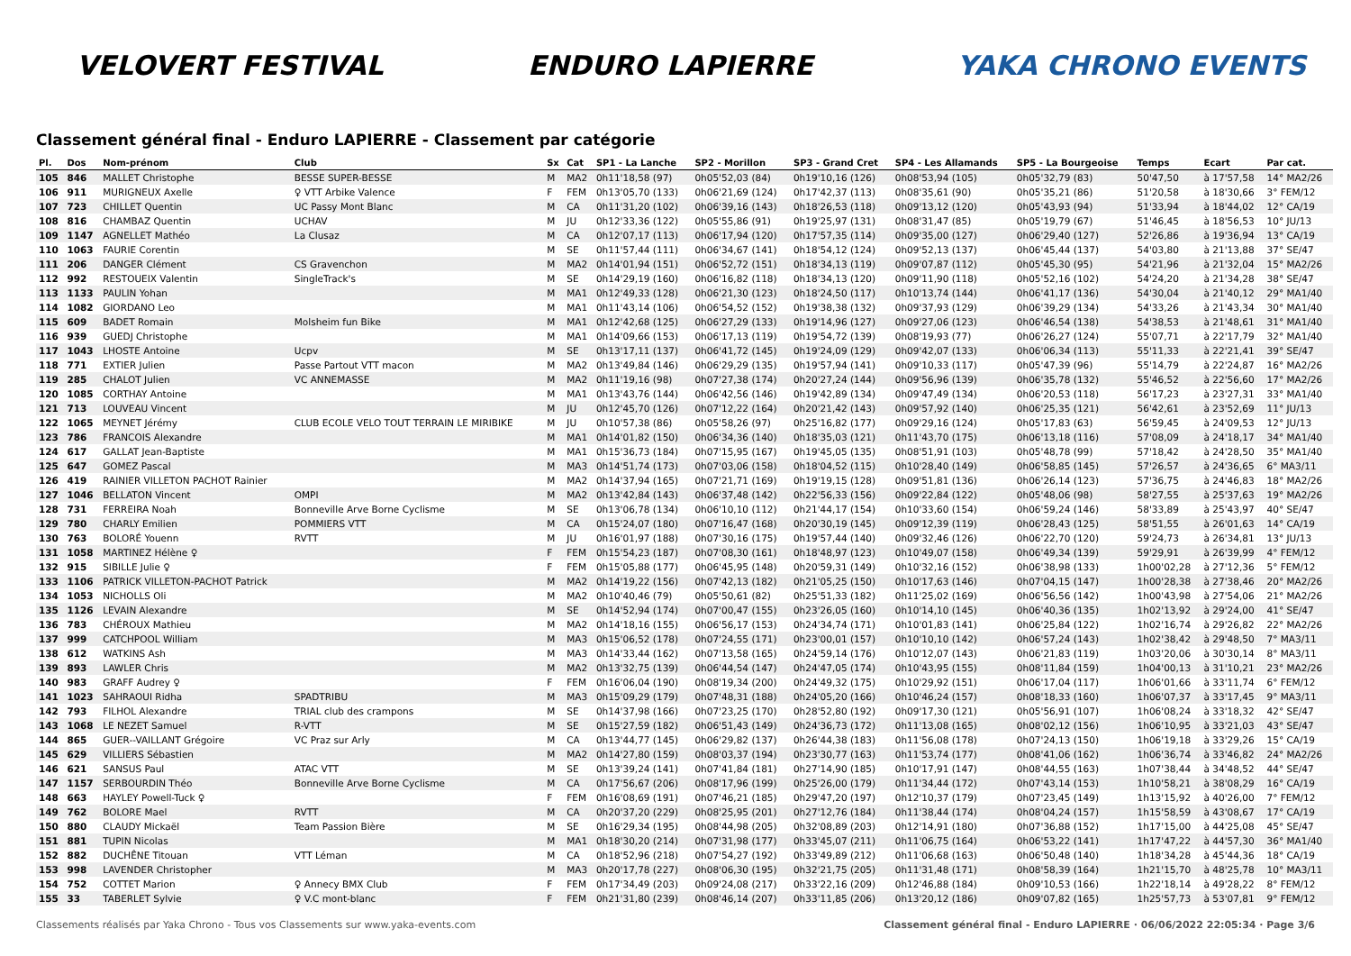VELOVERT FESTIVAL ENDURO LAPIERRE YAKA CHRONO EVENTS
Classement général final - Enduro LAPIERRE - Classement par catégorie
| Pl. | Dos | Nom-prénom | Club | Sx | Cat | SP1 - La Lanche | SP2 - Morillon | SP3 - Grand Cret | SP4 - Les Allamands | SP5 - La Bourgeoise | Temps | Ecart | Par cat. |
| --- | --- | --- | --- | --- | --- | --- | --- | --- | --- | --- | --- | --- | --- |
| 105 | 846 | MALLET Christophe | BESSE SUPER-BESSE | M | MA2 | 0h11'18,58 (97) | 0h05'52,03 (84) | 0h19'10,16 (126) | 0h08'53,94 (105) | 0h05'32,79 (83) | 50'47,50 | à 17'57,58 | 14° MA2/26 |
| 106 | 911 | MURIGNEUX Axelle | ♀ VTT Arbike Valence | F | FEM | 0h13'05,70 (133) | 0h06'21,69 (124) | 0h17'42,37 (113) | 0h08'35,61 (90) | 0h05'35,21 (86) | 51'20,58 | à 18'30,66 | 3° FEM/12 |
| 107 | 723 | CHILLET Quentin | UC Passy Mont Blanc | M | CA | 0h11'31,20 (102) | 0h06'39,16 (143) | 0h18'26,53 (118) | 0h09'13,12 (120) | 0h05'43,93 (94) | 51'33,94 | à 18'44,02 | 12° CA/19 |
| 108 | 816 | CHAMBAZ Quentin | UCHAV | M | JU | 0h12'33,36 (122) | 0h05'55,86 (91) | 0h19'25,97 (131) | 0h08'31,47 (85) | 0h05'19,79 (67) | 51'46,45 | à 18'56,53 | 10° JU/13 |
| 109 | 1147 | AGNELLET Mathéo | La Clusaz | M | CA | 0h12'07,17 (113) | 0h06'17,94 (120) | 0h17'57,35 (114) | 0h09'35,00 (127) | 0h06'29,40 (127) | 52'26,86 | à 19'36,94 | 13° CA/19 |
| 110 | 1063 | FAURIE Corentin | | M | SE | 0h11'57,44 (111) | 0h06'34,67 (141) | 0h18'54,12 (124) | 0h09'52,13 (137) | 0h06'45,44 (137) | 54'03,80 | à 21'13,88 | 37° SE/47 |
| 111 | 206 | DANGER Clément | CS Gravenchon | M | MA2 | 0h14'01,94 (151) | 0h06'52,72 (151) | 0h18'34,13 (119) | 0h09'07,87 (112) | 0h05'45,30 (95) | 54'21,96 | à 21'32,04 | 15° MA2/26 |
| 112 | 992 | RESTOUEIX Valentin | SingleTrack's | M | SE | 0h14'29,19 (160) | 0h06'16,82 (118) | 0h18'34,13 (120) | 0h09'11,90 (118) | 0h05'52,16 (102) | 54'24,20 | à 21'34,28 | 38° SE/47 |
| 113 | 1133 | PAULIN Yohan | | M | MA1 | 0h12'49,33 (128) | 0h06'21,30 (123) | 0h18'24,50 (117) | 0h10'13,74 (144) | 0h06'41,17 (136) | 54'30,04 | à 21'40,12 | 29° MA1/40 |
| 114 | 1082 | GIORDANO Leo | | M | MA1 | 0h11'43,14 (106) | 0h06'54,52 (152) | 0h19'38,38 (132) | 0h09'37,93 (129) | 0h06'39,29 (134) | 54'33,26 | à 21'43,34 | 30° MA1/40 |
| 115 | 609 | BADET Romain | Molsheim fun Bike | M | MA1 | 0h12'42,68 (125) | 0h06'27,29 (133) | 0h19'14,96 (127) | 0h09'27,06 (123) | 0h06'46,54 (138) | 54'38,53 | à 21'48,61 | 31° MA1/40 |
| 116 | 939 | GUEDJ Christophe | | M | MA1 | 0h14'09,66 (153) | 0h06'17,13 (119) | 0h19'54,72 (139) | 0h08'19,93 (77) | 0h06'26,27 (124) | 55'07,71 | à 22'17,79 | 32° MA1/40 |
| 117 | 1043 | LHOSTE Antoine | Ucpv | M | SE | 0h13'17,11 (137) | 0h06'41,72 (145) | 0h19'24,09 (129) | 0h09'42,07 (133) | 0h06'06,34 (113) | 55'11,33 | à 22'21,41 | 39° SE/47 |
| 118 | 771 | EXTIER Julien | Passe Partout VTT macon | M | MA2 | 0h13'49,84 (146) | 0h06'29,29 (135) | 0h19'57,94 (141) | 0h09'10,33 (117) | 0h05'47,39 (96) | 55'14,79 | à 22'24,87 | 16° MA2/26 |
| 119 | 285 | CHALOT Julien | VC ANNEMASSE | M | MA2 | 0h11'19,16 (98) | 0h07'27,38 (174) | 0h20'27,24 (144) | 0h09'56,96 (139) | 0h06'35,78 (132) | 55'46,52 | à 22'56,60 | 17° MA2/26 |
| 120 | 1085 | CORTHAY Antoine | | M | MA1 | 0h13'43,76 (144) | 0h06'42,56 (146) | 0h19'42,89 (134) | 0h09'47,49 (134) | 0h06'20,53 (118) | 56'17,23 | à 23'27,31 | 33° MA1/40 |
| 121 | 713 | LOUVEAU Vincent | | M | JU | 0h12'45,70 (126) | 0h07'12,22 (164) | 0h20'21,42 (143) | 0h09'57,92 (140) | 0h06'25,35 (121) | 56'42,61 | à 23'52,69 | 11° JU/13 |
| 122 | 1065 | MEYNET Jérémy | CLUB ECOLE VELO TOUT TERRAIN LE MIRIBIKE | M | JU | 0h10'57,38 (86) | 0h05'58,26 (97) | 0h25'16,82 (177) | 0h09'29,16 (124) | 0h05'17,83 (63) | 56'59,45 | à 24'09,53 | 12° JU/13 |
| 123 | 786 | FRANCOIS Alexandre | | M | MA1 | 0h14'01,82 (150) | 0h06'34,36 (140) | 0h18'35,03 (121) | 0h11'43,70 (175) | 0h06'13,18 (116) | 57'08,09 | à 24'18,17 | 34° MA1/40 |
| 124 | 617 | GALLAT Jean-Baptiste | | M | MA1 | 0h15'36,73 (184) | 0h07'15,95 (167) | 0h19'45,05 (135) | 0h08'51,91 (103) | 0h05'48,78 (99) | 57'18,42 | à 24'28,50 | 35° MA1/40 |
| 125 | 647 | GOMEZ Pascal | | M | MA3 | 0h14'51,74 (173) | 0h07'03,06 (158) | 0h18'04,52 (115) | 0h10'28,40 (149) | 0h06'58,85 (145) | 57'26,57 | à 24'36,65 | 6° MA3/11 |
| 126 | 419 | RAINIER VILLETON PACHOT Rainier | | M | MA2 | 0h14'37,94 (165) | 0h07'21,71 (169) | 0h19'19,15 (128) | 0h09'51,81 (136) | 0h06'26,14 (123) | 57'36,75 | à 24'46,83 | 18° MA2/26 |
| 127 | 1046 | BELLATON Vincent | OMPI | M | MA2 | 0h13'42,84 (143) | 0h06'37,48 (142) | 0h22'56,33 (156) | 0h09'22,84 (122) | 0h05'48,06 (98) | 58'27,55 | à 25'37,63 | 19° MA2/26 |
| 128 | 731 | FERREIRA Noah | Bonneville Arve Borne Cyclisme | M | SE | 0h13'06,78 (134) | 0h06'10,10 (112) | 0h21'44,17 (154) | 0h10'33,60 (154) | 0h06'59,24 (146) | 58'33,89 | à 25'43,97 | 40° SE/47 |
| 129 | 780 | CHARLY Emilien | POMMIERS VTT | M | CA | 0h15'24,07 (180) | 0h07'16,47 (168) | 0h20'30,19 (145) | 0h09'12,39 (119) | 0h06'28,43 (125) | 58'51,55 | à 26'01,63 | 14° CA/19 |
| 130 | 763 | BOLORÉ Youenn | RVTT | M | JU | 0h16'01,97 (188) | 0h07'30,16 (175) | 0h19'57,44 (140) | 0h09'32,46 (126) | 0h06'22,70 (120) | 59'24,73 | à 26'34,81 | 13° JU/13 |
| 131 | 1058 | MARTINEZ Hélène ♀ | | F | FEM | 0h15'54,23 (187) | 0h07'08,30 (161) | 0h18'48,97 (123) | 0h10'49,07 (158) | 0h06'49,34 (139) | 59'29,91 | à 26'39,99 | 4° FEM/12 |
| 132 | 915 | SIBILLE Julie ♀ | | F | FEM | 0h15'05,88 (177) | 0h06'45,95 (148) | 0h20'59,31 (149) | 0h10'32,16 (152) | 0h06'38,98 (133) | 1h00'02,28 | à 27'12,36 | 5° FEM/12 |
| 133 | 1106 | PATRICK VILLETON-PACHOT Patrick | | M | MA2 | 0h14'19,22 (156) | 0h07'42,13 (182) | 0h21'05,25 (150) | 0h10'17,63 (146) | 0h07'04,15 (147) | 1h00'28,38 | à 27'38,46 | 20° MA2/26 |
| 134 | 1053 | NICHOLLS Oli | | M | MA2 | 0h10'40,46 (79) | 0h05'50,61 (82) | 0h25'51,33 (182) | 0h11'25,02 (169) | 0h06'56,56 (142) | 1h00'43,98 | à 27'54,06 | 21° MA2/26 |
| 135 | 1126 | LEVAIN Alexandre | | M | SE | 0h14'52,94 (174) | 0h07'00,47 (155) | 0h23'26,05 (160) | 0h10'14,10 (145) | 0h06'40,36 (135) | 1h02'13,92 | à 29'24,00 | 41° SE/47 |
| 136 | 783 | CHÉROUX Mathieu | | M | MA2 | 0h14'18,16 (155) | 0h06'56,17 (153) | 0h24'34,74 (171) | 0h10'01,83 (141) | 0h06'25,84 (122) | 1h02'16,74 | à 29'26,82 | 22° MA2/26 |
| 137 | 999 | CATCHPOOL William | | M | MA3 | 0h15'06,52 (178) | 0h07'24,55 (171) | 0h23'00,01 (157) | 0h10'10,10 (142) | 0h06'57,24 (143) | 1h02'38,42 | à 29'48,50 | 7° MA3/11 |
| 138 | 612 | WATKINS Ash | | M | MA3 | 0h14'33,44 (162) | 0h07'13,58 (165) | 0h24'59,14 (176) | 0h10'12,07 (143) | 0h06'21,83 (119) | 1h03'20,06 | à 30'30,14 | 8° MA3/11 |
| 139 | 893 | LAWLER Chris | | M | MA2 | 0h13'32,75 (139) | 0h06'44,54 (147) | 0h24'47,05 (174) | 0h10'43,95 (155) | 0h08'11,84 (159) | 1h04'00,13 | à 31'10,21 | 23° MA2/26 |
| 140 | 983 | GRAFF Audrey ♀ | | F | FEM | 0h16'06,04 (190) | 0h08'19,34 (200) | 0h24'49,32 (175) | 0h10'29,92 (151) | 0h06'17,04 (117) | 1h06'01,66 | à 33'11,74 | 6° FEM/12 |
| 141 | 1023 | SAHRAOUI Ridha | SPADTRIBU | M | MA3 | 0h15'09,29 (179) | 0h07'48,31 (188) | 0h24'05,20 (166) | 0h10'46,24 (157) | 0h08'18,33 (160) | 1h06'07,37 | à 33'17,45 | 9° MA3/11 |
| 142 | 793 | FILHOL Alexandre | TRIAL club des crampons | M | SE | 0h14'37,98 (166) | 0h07'23,25 (170) | 0h28'52,80 (192) | 0h09'17,30 (121) | 0h05'56,91 (107) | 1h06'08,24 | à 33'18,32 | 42° SE/47 |
| 143 | 1068 | LE NEZET Samuel | R-VTT | M | SE | 0h15'27,59 (182) | 0h06'51,43 (149) | 0h24'36,73 (172) | 0h11'13,08 (165) | 0h08'02,12 (156) | 1h06'10,95 | à 33'21,03 | 43° SE/47 |
| 144 | 865 | GUER--VAILLANT Grégoire | VC Praz sur Arly | M | CA | 0h13'44,77 (145) | 0h06'29,82 (137) | 0h26'44,38 (183) | 0h11'56,08 (178) | 0h07'24,13 (150) | 1h06'19,18 | à 33'29,26 | 15° CA/19 |
| 145 | 629 | VILLIERS Sébastien | | M | MA2 | 0h14'27,80 (159) | 0h08'03,37 (194) | 0h23'30,77 (163) | 0h11'53,74 (177) | 0h08'41,06 (162) | 1h06'36,74 | à 33'46,82 | 24° MA2/26 |
| 146 | 621 | SANSUS Paul | ATAC VTT | M | SE | 0h13'39,24 (141) | 0h07'41,84 (181) | 0h27'14,90 (185) | 0h10'17,91 (147) | 0h08'44,55 (163) | 1h07'38,44 | à 34'48,52 | 44° SE/47 |
| 147 | 1157 | SERBOURDIN Théo | Bonneville Arve Borne Cyclisme | M | CA | 0h17'56,67 (206) | 0h08'17,96 (199) | 0h25'26,00 (179) | 0h11'34,44 (172) | 0h07'43,14 (153) | 1h10'58,21 | à 38'08,29 | 16° CA/19 |
| 148 | 663 | HAYLEY Powell-Tuck ♀ | | F | FEM | 0h16'08,69 (191) | 0h07'46,21 (185) | 0h29'47,20 (197) | 0h12'10,37 (179) | 0h07'23,45 (149) | 1h13'15,92 | à 40'26,00 | 7° FEM/12 |
| 149 | 762 | BOLORE Mael | RVTT | M | CA | 0h20'37,20 (229) | 0h08'25,95 (201) | 0h27'12,76 (184) | 0h11'38,44 (174) | 0h08'04,24 (157) | 1h15'58,59 | à 43'08,67 | 17° CA/19 |
| 150 | 880 | CLAUDY Mickaël | Team Passion Bière | M | SE | 0h16'29,34 (195) | 0h08'44,98 (205) | 0h32'08,89 (203) | 0h12'14,91 (180) | 0h07'36,88 (152) | 1h17'15,00 | à 44'25,08 | 45° SE/47 |
| 151 | 881 | TUPIN Nicolas | | M | MA1 | 0h18'30,20 (214) | 0h07'31,98 (177) | 0h33'45,07 (211) | 0h11'06,75 (164) | 0h06'53,22 (141) | 1h17'47,22 | à 44'57,30 | 36° MA1/40 |
| 152 | 882 | DUCHÊNE Titouan | VTT Léman | M | CA | 0h18'52,96 (218) | 0h07'54,27 (192) | 0h33'49,89 (212) | 0h11'06,68 (163) | 0h06'50,48 (140) | 1h18'34,28 | à 45'44,36 | 18° CA/19 |
| 153 | 998 | LAVENDER Christopher | | M | MA3 | 0h20'17,78 (227) | 0h08'06,30 (195) | 0h32'21,75 (205) | 0h11'31,48 (171) | 0h08'58,39 (164) | 1h21'15,70 | à 48'25,78 | 10° MA3/11 |
| 154 | 752 | COTTET Marion | ♀ Annecy BMX Club | F | FEM | 0h17'34,49 (203) | 0h09'24,08 (217) | 0h33'22,16 (209) | 0h12'46,88 (184) | 0h09'10,53 (166) | 1h22'18,14 | à 49'28,22 | 8° FEM/12 |
| 155 | 33 | TABERLET Sylvie | ♀ V.C mont-blanc | F | FEM | 0h21'31,80 (239) | 0h08'46,14 (207) | 0h33'11,85 (206) | 0h13'20,12 (186) | 0h09'07,82 (165) | 1h25'57,73 | à 53'07,81 | 9° FEM/12 |
Classements réalisés par Yaka Chrono - Tous vos Classements sur www.yaka-events.com Classement général final - Enduro LAPIERRE · 06/06/2022 22:05:34 · Page 3/6